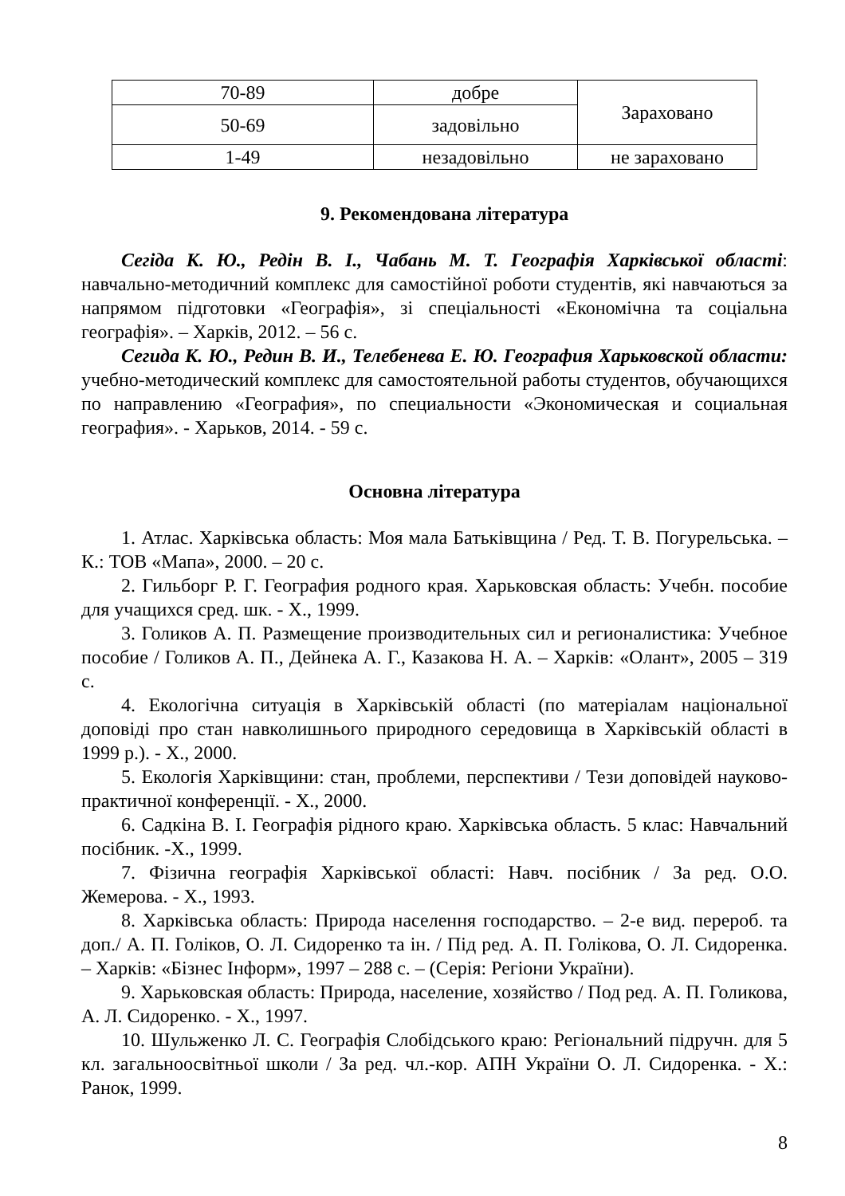| 70-89 | добре | Зараховано |
| 50-69 | задовільно | |
| 1-49 | незадовільно | не зараховано |
9. Рекомендована література
Сегіда К. Ю., Редін В. І., Чабань М. Т. Географія Харківської області: навчально-методичний комплекс для самостійної роботи студентів, які навчаються за напрямом підготовки «Географія», зі спеціальності «Економічна та соціальна географія». – Харків, 2012. – 56 с.
Сегида К. Ю., Редин В. И., Телебенева Е. Ю. География Харьковской области: учебно-методический комплекс для самостоятельной работы студентов, обучающихся по направлению «География», по специальности «Экономическая и социальная география». - Харьков, 2014. - 59 с.
Основна література
1. Атлас. Харківська область: Моя мала Батьківщина / Ред. Т. В. Погурельська. – К.: ТОВ «Мапа», 2000. – 20 с.
2. Гильборг Р. Г. География родного края. Харьковская область: Учебн. пособие для учащихся сред. шк. - Х., 1999.
3. Голиков А. П. Размещение производительных сил и регионалистика: Учебное пособие / Голиков А. П., Дейнека А. Г., Казакова Н. А. – Харків: «Олант», 2005 – 319 с.
4. Екологічна ситуація в Харківській області (по матеріалам національної доповіді про стан навколишнього природного середовища в Харківській області в 1999 р.). - Х., 2000.
5. Екологія Харківщини: стан, проблеми, перспективи / Тези доповідей науково-практичної конференції. - Х., 2000.
6. Садкіна В. І. Географія рідного краю. Харківська область. 5 клас: Навчальний посібник. -Х., 1999.
7. Фізична географія Харківської області: Навч. посібник / За ред. О.О. Жемерова. - Х., 1993.
8. Харківська область: Природа населення господарство. – 2-е вид. перероб. та доп./ А. П. Голіков, О. Л. Сидоренко та ін. / Під ред. А. П. Голікова, О. Л. Сидоренка. – Харків: «Бізнес Інформ», 1997 – 288 с. – (Серія: Регіони України).
9. Харьковская область: Природа, население, хозяйство / Под ред. А. П. Голикова, А. Л. Сидоренко. - Х., 1997.
10. Шульженко Л. С. Географія Слобідського краю: Регіональний підручн. для 5 кл. загальноосвітньої школи / За ред. чл.-кор. АПН України О. Л. Сидоренка. - Х.: Ранок, 1999.
8